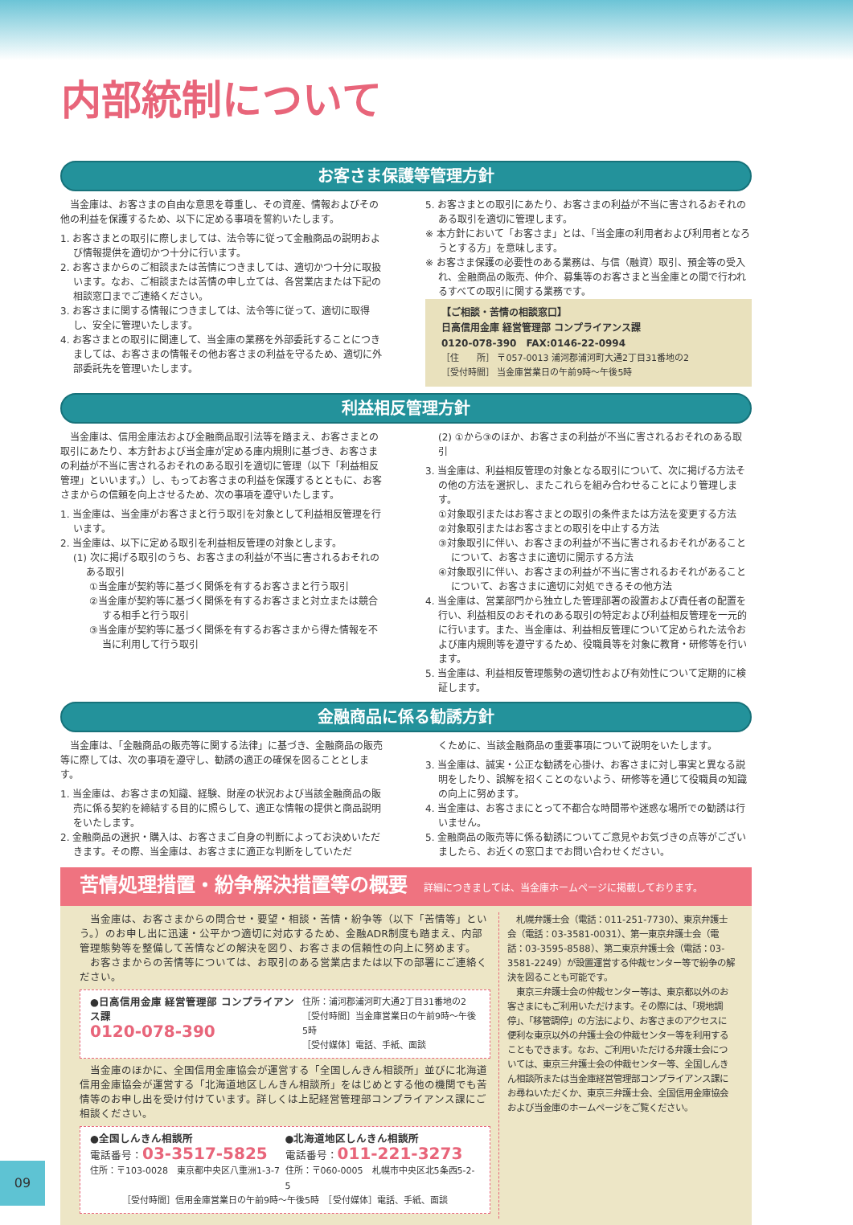内部統制について
お客さま保護等管理方針
　当金庫は、お客さまの自由な意思を尊重し、その資産、情報およびその他の利益を保護するため、以下に定める事項を誓約いたします。
1. お客さまとの取引に際しましては、法令等に従って金融商品の説明および情報提供を適切かつ十分に行います。
2. お客さまからのご相談または苦情につきましては、適切かつ十分に取扱います。なお、ご相談または苦情の申し立ては、各営業店または下記の相談窓口までご連絡ください。
3. お客さまに関する情報につきましては、法令等に従って、適切に取得し、安全に管理いたします。
4. お客さまとの取引に関連して、当金庫の業務を外部委託することにつきましては、お客さまの情報その他お客さまの利益を守るため、適切に外部委託先を管理いたします。
5. お客さまとの取引にあたり、お客さまの利益が不当に害されるおそれのある取引を適切に管理します。
※ 本方針において「お客さま」とは、「当金庫の利用者および利用者となろうとする方」を意味します。
※ お客さま保護の必要性のある業務は、与信（融資）取引、預金等の受入れ、金融商品の販売、仲介、募集等のお客さまと当金庫との間で行われるすべての取引に関する業務です。
【ご相談・苦情の相談窓口】
日高信用金庫 経営管理部 コンプライアンス課
0120-078-390　FAX:0146-22-0994
［住　　所］ 〒057-0013 浦河郡浦河町大通2丁目31番地の2
［受付時間］ 当金庫営業日の午前9時～午後5時
利益相反管理方針
　当金庫は、信用金庫法および金融商品取引法等を踏まえ、お客さまとの取引にあたり、本方針および当金庫が定める庫内規則に基づき、お客さまの利益が不当に害されるおそれのある取引を適切に管理（以下「利益相反管理」といいます。）し、もってお客さまの利益を保護するとともに、お客さまからの信頼を向上させるため、次の事項を遵守いたします。
1. 当金庫は、当金庫がお客さまと行う取引を対象として利益相反管理を行います。
2. 当金庫は、以下に定める取引を利益相反管理の対象とします。
(1) 次に掲げる取引のうち、お客さまの利益が不当に害されるおそれのある取引
①当金庫が契約等に基づく関係を有するお客さまと行う取引
②当金庫が契約等に基づく関係を有するお客さまと対立または競合する相手と行う取引
③当金庫が契約等に基づく関係を有するお客さまから得た情報を不当に利用して行う取引
(2) ①から③のほか、お客さまの利益が不当に害されるおそれのある取引
3. 当金庫は、利益相反管理の対象となる取引について、次に掲げる方法その他の方法を選択し、またこれらを組み合わせることにより管理します。
①対象取引またはお客さまとの取引の条件または方法を変更する方法
②対象取引またはお客さまとの取引を中止する方法
③対象取引に伴い、お客さまの利益が不当に害されるおそれがあることについて、お客さまに適切に開示する方法
④対象取引に伴い、お客さまの利益が不当に害されるおそれがあることについて、お客さまに適切に対処できるその他方法
4. 当金庫は、営業部門から独立した管理部署の設置および責任者の配置を行い、利益相反のおそれのある取引の特定および利益相反管理を一元的に行います。また、当金庫は、利益相反管理について定められた法令および庫内規則等を遵守するため、役職員等を対象に教育・研修等を行います。
5. 当金庫は、利益相反管理態勢の適切性および有効性について定期的に検証します。
金融商品に係る勧誘方針
　当金庫は、「金融商品の販売等に関する法律」に基づき、金融商品の販売等に際しては、次の事項を遵守し、勧誘の適正の確保を図ることとします。
1. 当金庫は、お客さまの知識、経験、財産の状況および当該金融商品の販売に係る契約を締結する目的に照らして、適正な情報の提供と商品説明をいたします。
2. 金融商品の選択・購入は、お客さまご自身の判断によってお決めいただきます。その際、当金庫は、お客さまに適正な判断をしていただ
くために、当該金融商品の重要事項について説明をいたします。
3. 当金庫は、誠実・公正な勧誘を心掛け、お客さまに対し事実と異なる説明をしたり、誤解を招くことのないよう、研修等を通じて役職員の知識の向上に努めます。
4. 当金庫は、お客さまにとって不都合な時間帯や迷惑な場所での勧誘は行いません。
5. 金融商品の販売等に係る勧誘についてご意見やお気づきの点等がございましたら、お近くの窓口までお問い合わせください。
苦情処理措置・紛争解決措置等の概要 詳細につきましては、当金庫ホームページに掲載しております。
　当金庫は、お客さまからの問合せ・要望・相談・苦情・紛争等（以下「苦情等」という。）のお申し出に迅速・公平かつ適切に対応するため、金融ADR制度も踏まえ、内部管理態勢等を整備して苦情などの解決を図り、お客さまの信頼性の向上に努めます。
　お客さまからの苦情等については、お取引のある営業店または以下の部署にご連絡ください。
●日高信用金庫 経営管理部 コンプライアンス課
0120-078-390
住所：浦河郡浦河町大通2丁目31番地の2
［受付時間］当金庫営業日の午前9時～午後5時
［受付媒体］電話、手紙、面談
　当金庫のほかに、全国信用金庫協会が運営する「全国しんきん相談所」並びに北海道信用金庫協会が運営する「北海道地区しんきん相談所」をはじめとする他の機関でも苦情等のお申し出を受け付けています。詳しくは上記経営管理部コンプライアンス課にご相談ください。
●全国しんきん相談所
電話番号：03-3517-5825
住所：〒103-0028　東京都中央区八重洲1-3-7
●北海道地区しんきん相談所
電話番号：011-221-3273
住所：〒060-0005　札幌市中央区北5条西5-2-5
［受付時間］信用金庫営業日の午前9時～午後5時　［受付媒体］電話、手紙、面談
　札幌弁護士会（電話：011-251-7730）、東京弁護士会（電話：03-3581-0031）、第一東京弁護士会（電話：03-3595-8588）、第二東京弁護士会（電話：03-3581-2249）が設置運営する仲裁センター等で紛争の解決を図ることも可能です。
　東京三弁護士会の仲裁センター等は、東京都以外のお客さまにもご利用いただけます。その際には、「現地調停」、「移管調停」の方法により、お客さまのアクセスに便利な東京以外の弁護士会の仲裁センター等を利用することもできます。なお、ご利用いただける弁護士会については、東京三弁護士会の仲裁センター等、全国しんきん相談所または当金庫経営管理部コンプライアンス課にお尋ねいただくか、東京三弁護士会、全国信用金庫協会および当金庫のホームページをご覧ください。
09